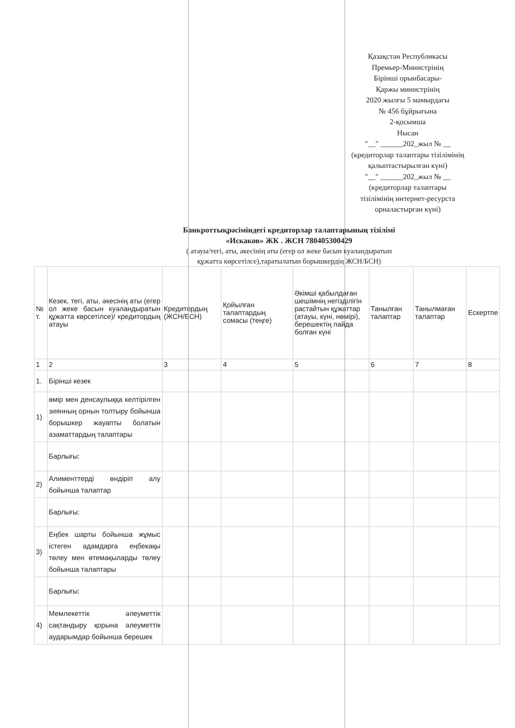Қазақстан Республикасы
Премьер-Министрінің
Бірінші орынбасары-
Қаржы министрінің
2020 жылғы 5 мамырдағы
№ 456 бұйрығына
2-қосымша
Нысан
"__" ______202_жыл № __
(кредиторлар талаптары тізілімінің
қалыптастырылған күні)
"__" ______202_жыл № __
(кредиторлар талаптары
тізілімінің интернет-ресурста
орналастырған күні)
Банкроттықрәсіміндегі кредиторлар талаптарының тізілімі
«Искаков» ЖК . ЖСН 780405300429
( атауы/тегі, аты, әкесінің аты (егер ол жеке басын куәландыратын
құжатта көрсетілсе),таратылатын борышкердің ЖСН/БСН)
| № т. | Кезек, тегі, аты, әкесінің аты (егер ол жеке басын куәландыратын құжатта көрсетілсе)/ кредитордың атауы | Кредитордың (ЖСН/БСН) | Қойылған талаптардың сомасы (теңге) | Әкімші қабылдаған шешімнің негізділігін растайтын құжаттар (атауы, күні, нөмірі), берешектің пайда болған күні | Танылған талаптар | Танылмаған талаптар | Ескертпе |
| --- | --- | --- | --- | --- | --- | --- | --- |
| 1 | 2 | 3 | 4 | 5 | 6 | 7 | 8 |
| 1. | Бірінші кезек | | | | | | |
| 1) | өмір мен денсаулыққа келтірілген зиянның орнын толтыру бойынша борышкер жауапты болатын азаматтардың талаптары | | | | | | |
| | Барлығы: | | | | | | |
| 2) | Алименттерді өндіріп алу бойынша талаптар | | | | | | |
| | Барлығы: | | | | | | |
| 3) | Еңбек шарты бойынша жұмыс істеген адамдарға еңбекақы төлеу мен өтемақыларды төлеу бойынша талаптары | | | | | | |
| | Барлығы: | | | | | | |
| 4) | Мемлекеттік әлеуметтік сақтандыру қорына әлеуметтік аударымдар бойынша берешек | | | | | | |